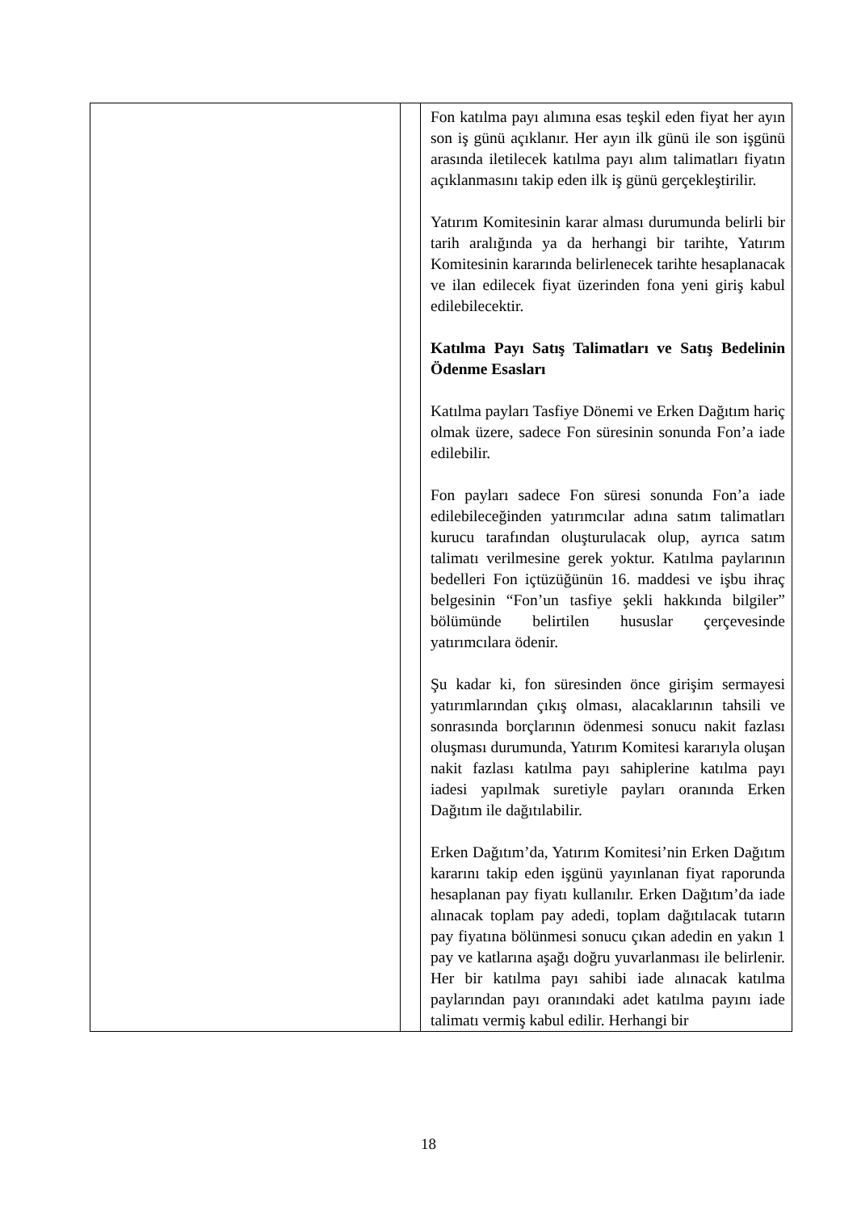| | | Fon katılma payı alımına esas teşkil eden fiyat her ayın son iş günü açıklanır. Her ayın ilk günü ile son işgünü arasında iletilecek katılma payı alım talimatları fiyatın açıklanmasını takip eden ilk iş günü gerçekleştirilir. Yatırım Komitesinin karar alması durumunda belirli bir tarih aralığında ya da herhangi bir tarihte, Yatırım Komitesinin kararında belirlenecek tarihte hesaplanacak ve ilan edilecek fiyat üzerinden fona yeni giriş kabul edilebilecektir. Katılma Payı Satış Talimatları ve Satış Bedelinin Ödenme Esasları Katılma payları Tasfiye Dönemi ve Erken Dağıtım hariç olmak üzere, sadece Fon süresinin sonunda Fon’a iade edilebilir. Fon payları sadece Fon süresi sonunda Fon’a iade edilebileceğinden yatırımcılar adına satım talimatları kurucu tarafından oluşturulacak olup, ayrıca satım talimatı verilmesine gerek yoktur. Katılma paylarının bedelleri Fon içtüzüğünün 16. maddesi ve işbu ihraç belgesinin “Fon’un tasfiye şekli hakkında bilgiler” bölümünde belirtilen hususlar çerçevesinde yatırımcılara ödenir. Şu kadar ki, fon süresinden önce girişim sermayesi yatırımlarından çıkış olması, alacaklarının tahsili ve sonrasında borçlarının ödenmesi sonucu nakit fazlası oluşması durumunda, Yatırım Komitesi kararıyla oluşan nakit fazlası katılma payı sahiplerine katılma payı iadesi yapılmak suretiyle payları oranında Erken Dağıtım ile dağıtılabilir. Erken Dağıtım’da, Yatırım Komitesi’nin Erken Dağıtım kararını takip eden işgünü yayınlanan fiyat raporunda hesaplanan pay fiyatı kullanılır. Erken Dağıtım’da iade alınacak toplam pay adedi, toplam dağıtılacak tutarın pay fiyatına bölünmesi sonucu çıkan adedin en yakın 1 pay ve katlarına aşağı doğru yuvarlanması ile belirlenir. Her bir katılma payı sahibi iade alınacak katılma paylarından payı oranındaki adet katılma payını iade talimatı vermiş kabul edilir. Herhangi bir |
18